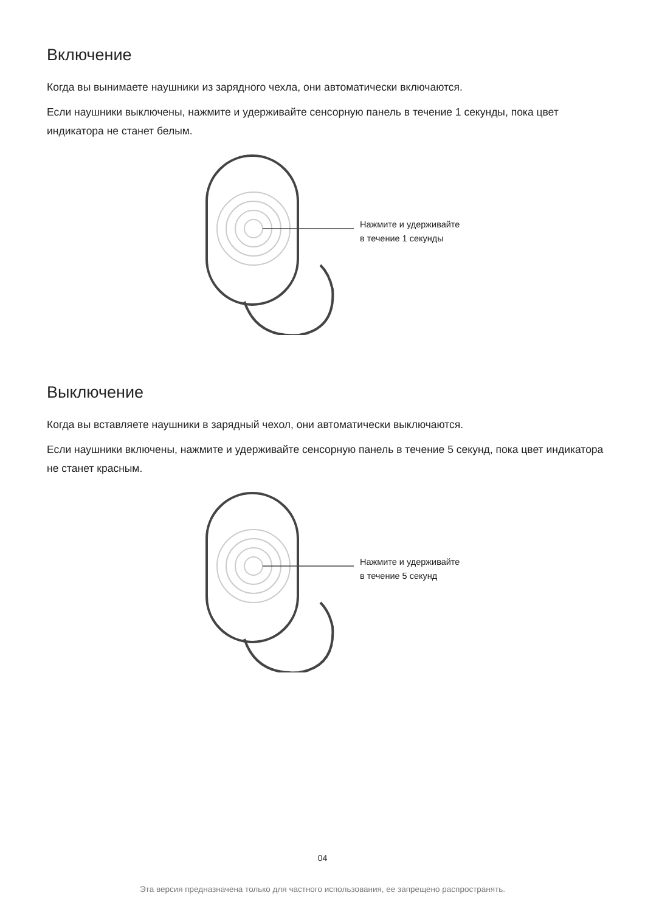Включение
Когда вы вынимаете наушники из зарядного чехла, они автоматически включаются.
Если наушники выключены, нажмите и удерживайте сенсорную панель в течение 1 секунды, пока цвет индикатора не станет белым.
Нажмите и удерживайте
в течение 1 секунды
Выключение
Когда вы вставляете наушники в зарядный чехол, они автоматически выключаются.
Если наушники включены, нажмите и удерживайте сенсорную панель в течение 5 секунд, пока цвет индикатора не станет красным.
Нажмите и удерживайте
в течение 5 секунд
04
Эта версия предназначена только для частного использования, ее запрещено распространять.